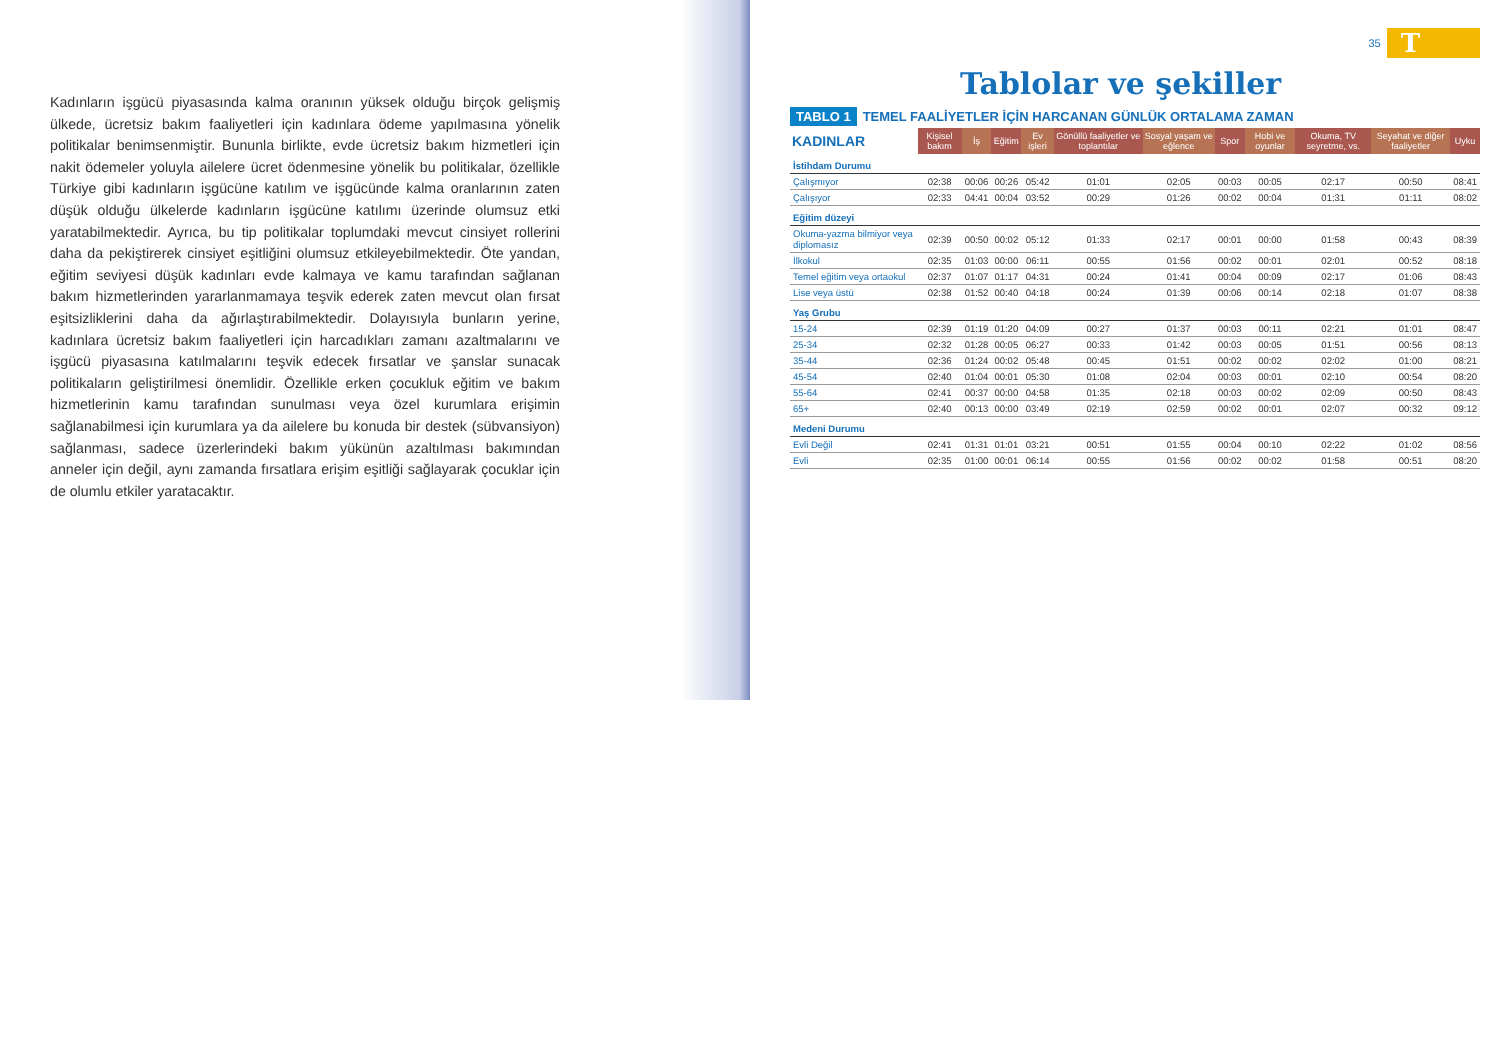Kadınların işgücü piyasasında kalma oranının yüksek olduğu birçok gelişmiş ülkede, ücretsiz bakım faaliyetleri için kadınlara ödeme yapılmasına yönelik politikalar benimsenmiştir. Bununla birlikte, evde ücretsiz bakım hizmetleri için nakit ödemeler yoluyla ailelere ücret ödenmesine yönelik bu politikalar, özellikle Türkiye gibi kadınların işgücüne katılım ve işgücünde kalma oranlarının zaten düşük olduğu ülkelerde kadınların işgücüne katılımı üzerinde olumsuz etki yaratabilmektedir. Ayrıca, bu tip politikalar toplumdaki mevcut cinsiyet rollerini daha da pekiştirerek cinsiyet eşitliğini olumsuz etkileyebilmektedir. Öte yandan, eğitim seviyesi düşük kadınları evde kalmaya ve kamu tarafından sağlanan bakım hizmetlerinden yararlanmamaya teşvik ederek zaten mevcut olan fırsat eşitsizliklerini daha da ağırlaştırabilmektedir. Dolayısıyla bunların yerine, kadınlara ücretsiz bakım faaliyetleri için harcadıkları zamanı azaltmalarını ve işgücü piyasasına katılmalarını teşvik edecek fırsatlar ve şanslar sunacak politikaların geliştirilmesi önemlidir. Özellikle erken çocukluk eğitim ve bakım hizmetlerinin kamu tarafından sunulması veya özel kurumlara erişimin sağlanabilmesi için kurumlara ya da ailelere bu konuda bir destek (sübvansiyon) sağlanması, sadece üzerlerindeki bakım yükünün azaltılması bakımından anneler için değil, aynı zamanda fırsatlara erişim eşitliği sağlayarak çocuklar için de olumlu etkiler yaratacaktır.
35 T
Tablolar ve şekiller
TABLO 1 TEMEL FAALİYETLER İÇİN HARCANAN GÜNLÜK ORTALAMA ZAMAN
| KADINLAR | Kişisel bakım | İş | Eğitim | Ev işleri | Gönüllü faaliyetler ve toplantılar | Sosyal yaşam ve eğlence | Spor | Hobi ve oyunlar | Okuma, TV seyretme, vs. | Seyahat ve diğer faaliyetler | Uyku |
| --- | --- | --- | --- | --- | --- | --- | --- | --- | --- | --- | --- |
| İstihdam Durumu | | | | | | | | | | | |
| Çalışmıyor | 02:38 | 00:06 | 00:26 | 05:42 | 01:01 | 02:05 | 00:03 | 00:05 | 02:17 | 00:50 | 08:41 |
| Çalışıyor | 02:33 | 04:41 | 00:04 | 03:52 | 00:29 | 01:26 | 00:02 | 00:04 | 01:31 | 01:11 | 08:02 |
| Eğitim düzeyi | | | | | | | | | | | |
| Okuma-yazma bilmiyor veya diplomasız | 02:39 | 00:50 | 00:02 | 05:12 | 01:33 | 02:17 | 00:01 | 00:00 | 01:58 | 00:43 | 08:39 |
| İlkokul | 02:35 | 01:03 | 00:00 | 06:11 | 00:55 | 01:56 | 00:02 | 00:01 | 02:01 | 00:52 | 08:18 |
| Temel eğitim veya ortaokul | 02:37 | 01:07 | 01:17 | 04:31 | 00:24 | 01:41 | 00:04 | 00:09 | 02:17 | 01:06 | 08:43 |
| Lise veya üstü | 02:38 | 01:52 | 00:40 | 04:18 | 00:24 | 01:39 | 00:06 | 00:14 | 02:18 | 01:07 | 08:38 |
| Yaş Grubu | | | | | | | | | | | |
| 15-24 | 02:39 | 01:19 | 01:20 | 04:09 | 00:27 | 01:37 | 00:03 | 00:11 | 02:21 | 01:01 | 08:47 |
| 25-34 | 02:32 | 01:28 | 00:05 | 06:27 | 00:33 | 01:42 | 00:03 | 00:05 | 01:51 | 00:56 | 08:13 |
| 35-44 | 02:36 | 01:24 | 00:02 | 05:48 | 00:45 | 01:51 | 00:02 | 00:02 | 02:02 | 01:00 | 08:21 |
| 45-54 | 02:40 | 01:04 | 00:01 | 05:30 | 01:08 | 02:04 | 00:03 | 00:01 | 02:10 | 00:54 | 08:20 |
| 55-64 | 02:41 | 00:37 | 00:00 | 04:58 | 01:35 | 02:18 | 00:03 | 00:02 | 02:09 | 00:50 | 08:43 |
| 65+ | 02:40 | 00:13 | 00:00 | 03:49 | 02:19 | 02:59 | 00:02 | 00:01 | 02:07 | 00:32 | 09:12 |
| Medeni Durumu | | | | | | | | | | | |
| Evli Değil | 02:41 | 01:31 | 01:01 | 03:21 | 00:51 | 01:55 | 00:04 | 00:10 | 02:22 | 01:02 | 08:56 |
| Evli | 02:35 | 01:00 | 00:01 | 06:14 | 00:55 | 01:56 | 00:02 | 00:02 | 01:58 | 00:51 | 08:20 |